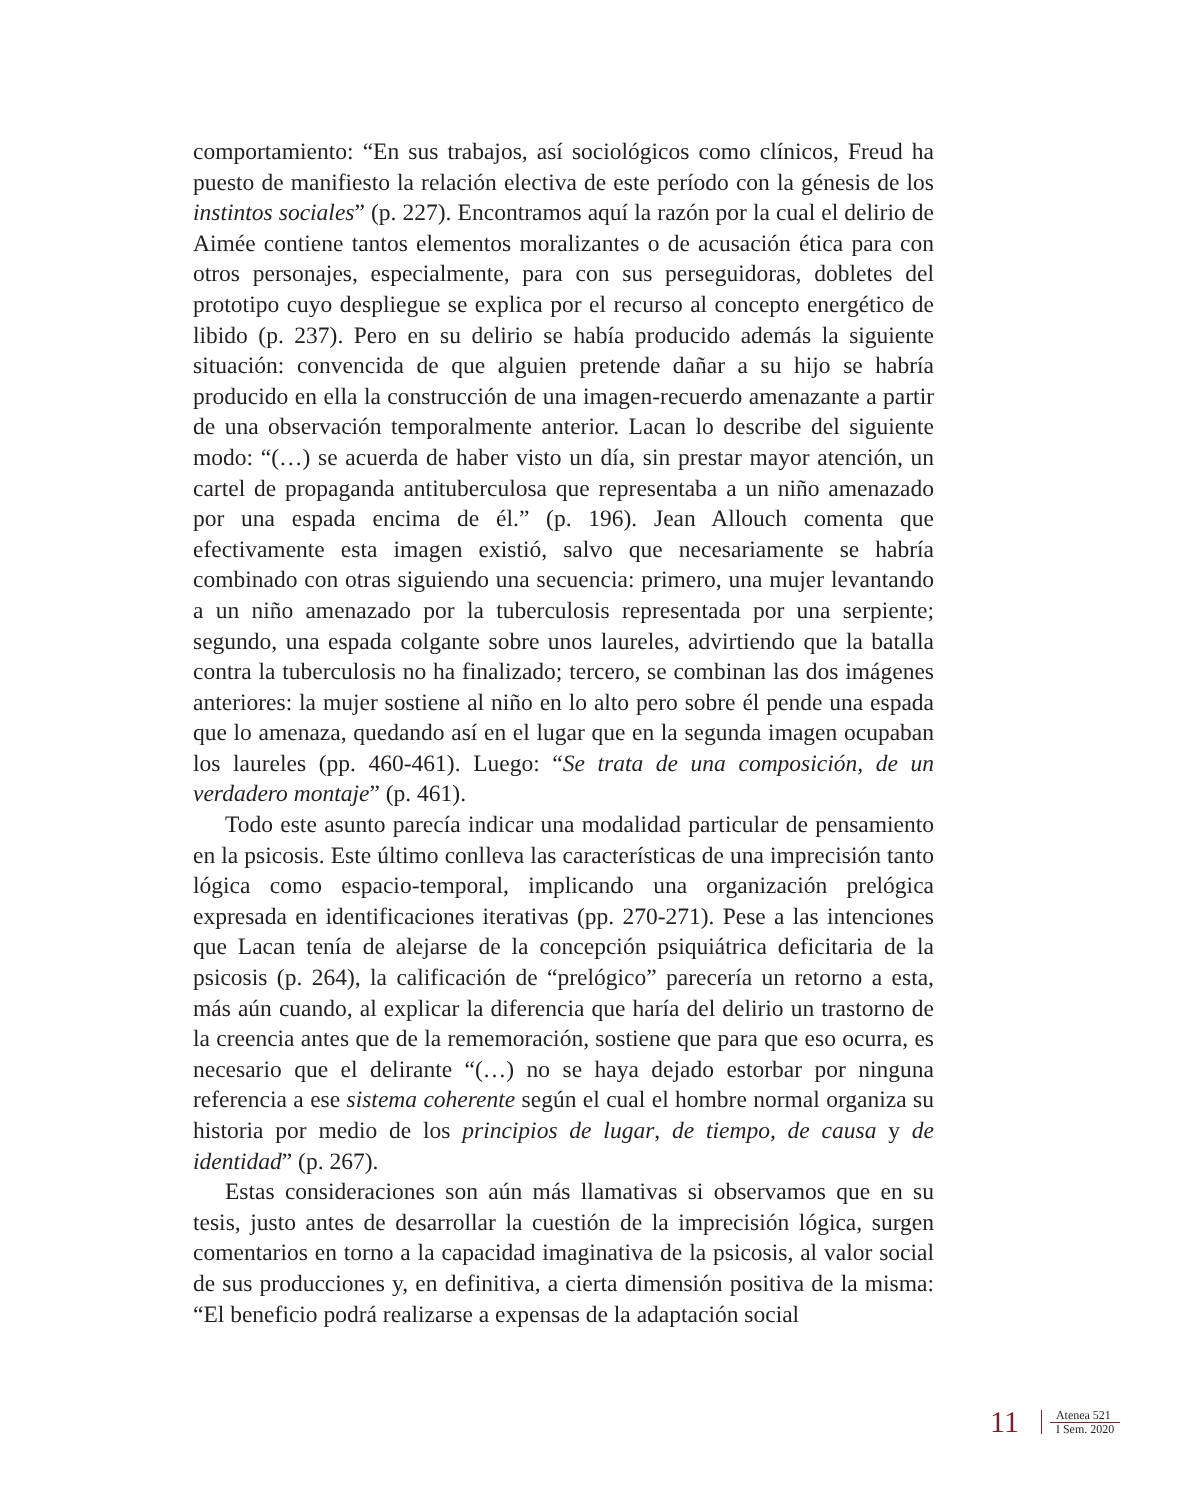comportamiento: “En sus trabajos, así sociológicos como clínicos, Freud ha puesto de manifiesto la relación electiva de este período con la génesis de los instintos sociales” (p. 227). Encontramos aquí la razón por la cual el delirio de Aimée contiene tantos elementos moralizantes o de acusación ética para con otros personajes, especialmente, para con sus perseguidoras, dobletes del prototipo cuyo despliegue se explica por el recurso al concepto energético de libido (p. 237). Pero en su delirio se había producido además la siguiente situación: convencida de que alguien pretende dañar a su hijo se habría producido en ella la construcción de una imagen-recuerdo amenazante a partir de una observación temporalmente anterior. Lacan lo describe del siguiente modo: “(…) se acuerda de haber visto un día, sin prestar mayor atención, un cartel de propaganda antituberculosa que representaba a un niño amenazado por una espada encima de él.” (p. 196). Jean Allouch comenta que efectivamente esta imagen existió, salvo que necesariamente se habría combinado con otras siguiendo una secuencia: primero, una mujer levantando a un niño amenazado por la tuberculosis representada por una serpiente; segundo, una espada colgante sobre unos laureles, advirtiendo que la batalla contra la tuberculosis no ha finalizado; tercero, se combinan las dos imágenes anteriores: la mujer sostiene al niño en lo alto pero sobre él pende una espada que lo amenaza, quedando así en el lugar que en la segunda imagen ocupaban los laureles (pp. 460-461). Luego: “Se trata de una composición, de un verdadero montaje” (p. 461).
Todo este asunto parecía indicar una modalidad particular de pensamiento en la psicosis. Este último conlleva las características de una imprecisión tanto lógica como espacio-temporal, implicando una organización prelógica expresada en identificaciones iterativas (pp. 270-271). Pese a las intenciones que Lacan tenía de alejarse de la concepción psiquiátrica deficitaria de la psicosis (p. 264), la calificación de “prelógico” parecería un retorno a esta, más aún cuando, al explicar la diferencia que haría del delirio un trastorno de la creencia antes que de la rememoración, sostiene que para que eso ocurra, es necesario que el delirante “(…) no se haya dejado estorbar por ninguna referencia a ese sistema coherente según el cual el hombre normal organiza su historia por medio de los principios de lugar, de tiempo, de causa y de identidad” (p. 267).
Estas consideraciones son aún más llamativas si observamos que en su tesis, justo antes de desarrollar la cuestión de la imprecisión lógica, surgen comentarios en torno a la capacidad imaginativa de la psicosis, al valor social de sus producciones y, en definitiva, a cierta dimensión positiva de la misma: “El beneficio podrá realizarse a expensas de la adaptación social
11
Atenea 521
I Sem. 2020